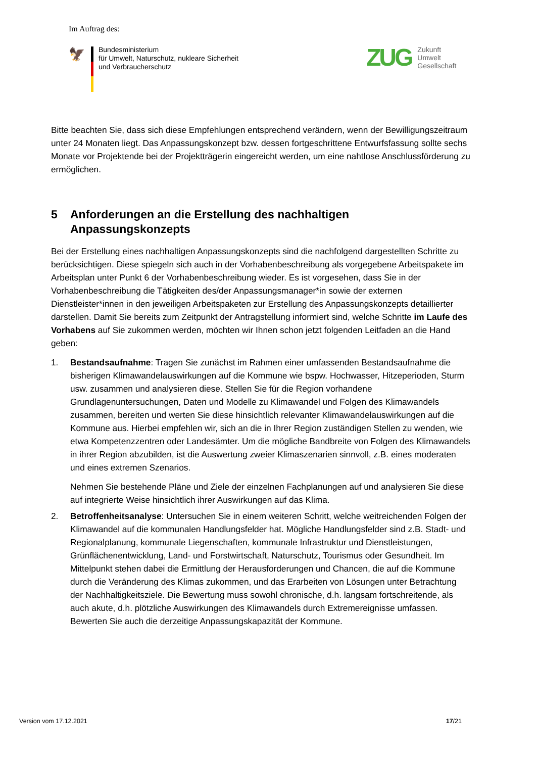Im Auftrag des:
🦅
Bundesministerium
für Umwelt, Naturschutz, nukleare Sicherheit
und Verbraucherschutz
ZUG
Zukunft
Umwelt
Gesellschaft
Bitte beachten Sie, dass sich diese Empfehlungen entsprechend verändern, wenn der Bewilligungszeitraum unter 24 Monaten liegt. Das Anpassungskonzept bzw. dessen fortgeschrittene Entwurfsfassung sollte sechs Monate vor Projektende bei der Projektträgerin eingereicht werden, um eine nahtlose Anschlussförderung zu ermöglichen.
5 Anforderungen an die Erstellung des nachhaltigen Anpassungskonzepts
Bei der Erstellung eines nachhaltigen Anpassungskonzepts sind die nachfolgend dargestellten Schritte zu berücksichtigen. Diese spiegeln sich auch in der Vorhabenbeschreibung als vorgegebene Arbeitspakete im Arbeitsplan unter Punkt 6 der Vorhabenbeschreibung wieder. Es ist vorgesehen, dass Sie in der Vorhabenbeschreibung die Tätigkeiten des/der Anpassungsmanager*in sowie der externen Dienstleister*innen in den jeweiligen Arbeitspaketen zur Erstellung des Anpassungskonzepts detaillierter darstellen. Damit Sie bereits zum Zeitpunkt der Antragstellung informiert sind, welche Schritte im Laufe des Vorhabens auf Sie zukommen werden, möchten wir Ihnen schon jetzt folgenden Leitfaden an die Hand geben:
1. Bestandsaufnahme: Tragen Sie zunächst im Rahmen einer umfassenden Bestandsaufnahme die bisherigen Klimawandelauswirkungen auf die Kommune wie bspw. Hochwasser, Hitzeperioden, Sturm usw. zusammen und analysieren diese. Stellen Sie für die Region vorhandene Grundlagenuntersuchungen, Daten und Modelle zu Klimawandel und Folgen des Klimawandels zusammen, bereiten und werten Sie diese hinsichtlich relevanter Klimawandelauswirkungen auf die Kommune aus. Hierbei empfehlen wir, sich an die in Ihrer Region zuständigen Stellen zu wenden, wie etwa Kompetenzzentren oder Landesämter. Um die mögliche Bandbreite von Folgen des Klimawandels in ihrer Region abzubilden, ist die Auswertung zweier Klimaszenarien sinnvoll, z.B. eines moderaten und eines extremen Szenarios.
Nehmen Sie bestehende Pläne und Ziele der einzelnen Fachplanungen auf und analysieren Sie diese auf integrierte Weise hinsichtlich ihrer Auswirkungen auf das Klima.
2. Betroffenheitsanalyse: Untersuchen Sie in einem weiteren Schritt, welche weitreichenden Folgen der Klimawandel auf die kommunalen Handlungsfelder hat. Mögliche Handlungsfelder sind z.B. Stadt- und Regionalplanung, kommunale Liegenschaften, kommunale Infrastruktur und Dienstleistungen, Grünflächenentwicklung, Land- und Forstwirtschaft, Naturschutz, Tourismus oder Gesundheit. Im Mittelpunkt stehen dabei die Ermittlung der Herausforderungen und Chancen, die auf die Kommune durch die Veränderung des Klimas zukommen, und das Erarbeiten von Lösungen unter Betrachtung der Nachhaltigkeitsziele. Die Bewertung muss sowohl chronische, d.h. langsam fortschreitende, als auch akute, d.h. plötzliche Auswirkungen des Klimawandels durch Extremereignisse umfassen. Bewerten Sie auch die derzeitige Anpassungskapazität der Kommune.
Version vom 17.12.2021 17/21